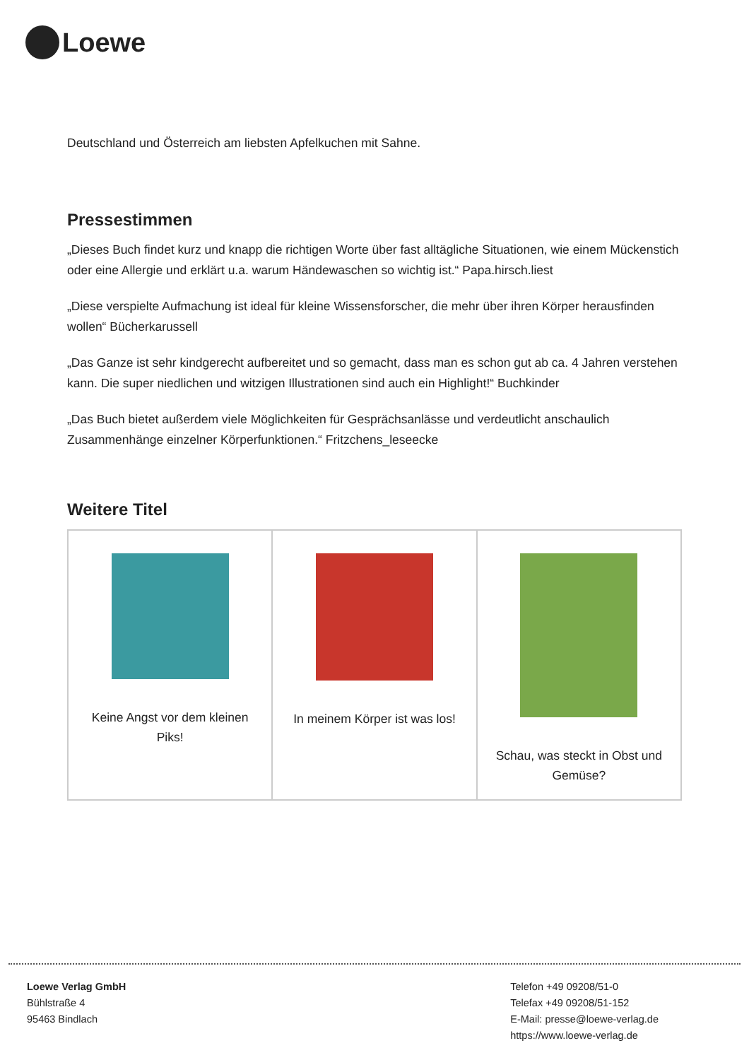Loewe
Deutschland und Österreich am liebsten Apfelkuchen mit Sahne.
Pressestimmen
„Dieses Buch findet kurz und knapp die richtigen Worte über fast alltägliche Situationen, wie einem Mückenstich oder eine Allergie und erklärt u.a. warum Händewaschen so wichtig ist.“ Papa.hirsch.liest
„Diese verspielte Aufmachung ist ideal für kleine Wissensforscher, die mehr über ihren Körper herausfinden wollen“ Bücherkarussell
„Das Ganze ist sehr kindgerecht aufbereitet und so gemacht, dass man es schon gut ab ca. 4 Jahren verstehen kann. Die super niedlichen und witzigen Illustrationen sind auch ein Highlight!“ Buchkinder
„Das Buch bietet außerdem viele Möglichkeiten für Gesprächsanlässe und verdeutlicht anschaulich Zusammenhänge einzelner Körperfunktionen.“ Fritzchens_leseecke
Weitere Titel
| Keine Angst vor dem kleinen Piks! | In meinem Körper ist was los! | Schau, was steckt in Obst und Gemüse? |
Loewe Verlag GmbH
Bühlstraße 4
95463 Bindlach
Telefon +49 09208/51-0
Telefax +49 09208/51-152
E-Mail: presse@loewe-verlag.de
https://www.loewe-verlag.de